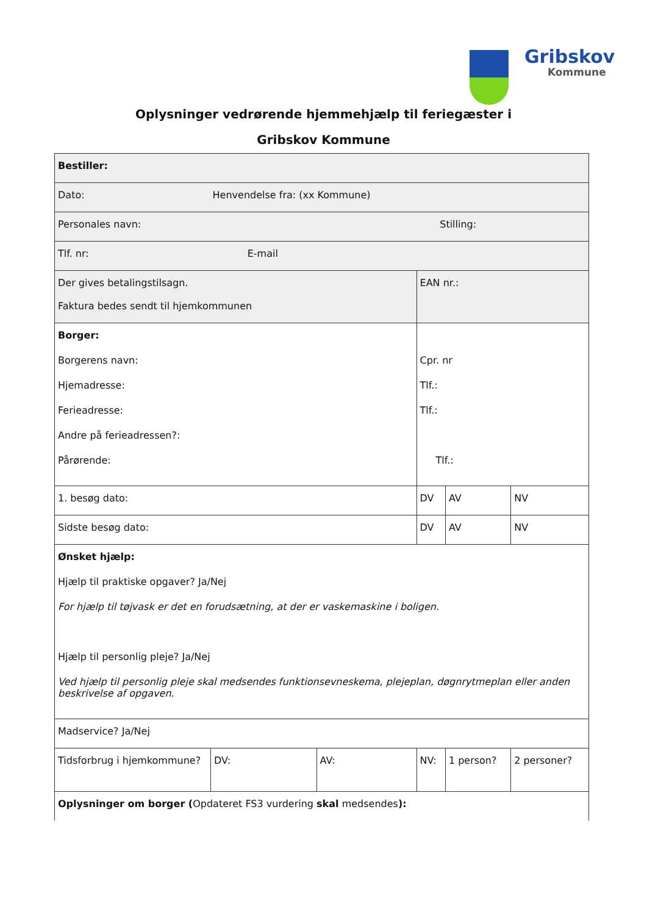Gribskov
Kommune
Oplysninger vedrørende hjemmehjælp til feriegæster i
Gribskov Kommune
| Bestiller: | | | | | |
| Dato: Henvendelse fra: (xx Kommune) | | | | | |
| Personales navn: Stilling: | | | | | |
| Tlf. nr: E-mail | | | | | |
| Der gives betalingstilsagn. Faktura bedes sendt til hjemkommunen | | | EAN nr.: | | |
| Borger: Borgerens navn: Hjemadresse: Ferieadresse: Andre på ferieadressen?: Pårørende: | | | Cpr. nr Tlf.: Tlf.: Tlf.: | | |
| 1. besøg dato: | | | DV | AV | NV |
| Sidste besøg dato: | | | DV | AV | NV |
| Ønsket hjælp: Hjælp til praktiske opgaver? Ja/Nej For hjælp til tøjvask er det en forudsætning, at der er vaskemaskine i boligen. Hjælp til personlig pleje? Ja/Nej Ved hjælp til personlig pleje skal medsendes funktionsevneskema, plejeplan, døgnrytmeplan eller anden beskrivelse af opgaven. | | | | | |
| Madservice? Ja/Nej | | | | | |
| Tidsforbrug i hjemkommune? | DV: | AV: | NV: | 1 person? | 2 personer? |
| Oplysninger om borger ( Opdateret FS3 vurdering skal medsendes ): | | | | | |